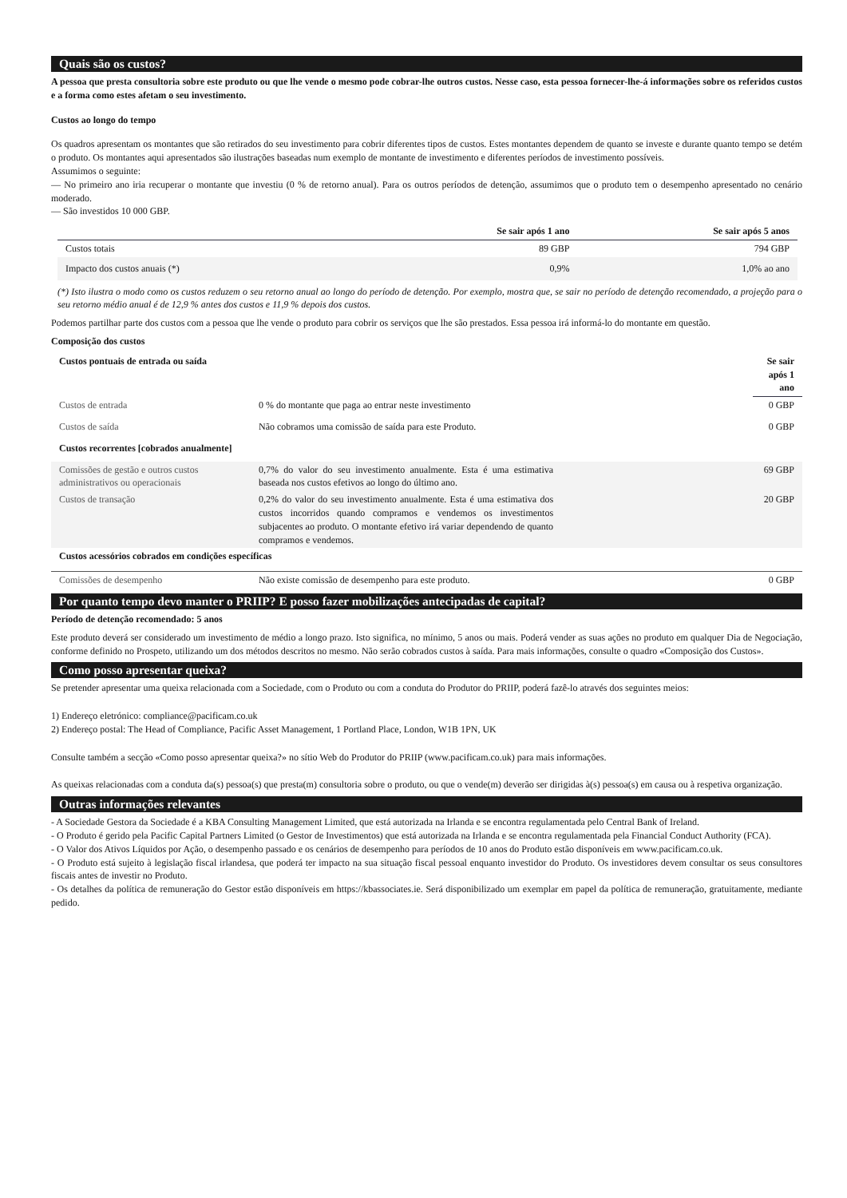Quais são os custos?
A pessoa que presta consultoria sobre este produto ou que lhe vende o mesmo pode cobrar-lhe outros custos. Nesse caso, esta pessoa fornecer-lhe-á informações sobre os referidos custos e a forma como estes afetam o seu investimento.
Custos ao longo do tempo
Os quadros apresentam os montantes que são retirados do seu investimento para cobrir diferentes tipos de custos. Estes montantes dependem de quanto se investe e durante quanto tempo se detém o produto. Os montantes aqui apresentados são ilustrações baseadas num exemplo de montante de investimento e diferentes períodos de investimento possíveis.
Assumimos o seguinte:
— No primeiro ano iria recuperar o montante que investiu (0 % de retorno anual). Para os outros períodos de detenção, assumimos que o produto tem o desempenho apresentado no cenário moderado.
— São investidos 10 000 GBP.
| | Se sair após 1 ano | Se sair após 5 anos |
| --- | --- | --- |
| Custos totais | 89 GBP | 794 GBP |
| Impacto dos custos anuais (*) | 0,9% | 1,0% ao ano |
(*) Isto ilustra o modo como os custos reduzem o seu retorno anual ao longo do período de detenção. Por exemplo, mostra que, se sair no período de detenção recomendado, a projeção para o seu retorno médio anual é de 12,9 % antes dos custos e 11,9 % depois dos custos.
Podemos partilhar parte dos custos com a pessoa que lhe vende o produto para cobrir os serviços que lhe são prestados. Essa pessoa irá informá-lo do montante em questão.
Composição dos custos
| Custos pontuais de entrada ou saída | | Se sair após 1 ano |
| --- | --- | --- |
| Custos de entrada | 0 % do montante que paga ao entrar neste investimento | 0 GBP |
| Custos de saída | Não cobramos uma comissão de saída para este Produto. | 0 GBP |
| Custos recorrentes [cobrados anualmente] | | |
| Comissões de gestão e outros custos administrativos ou operacionais | 0,7% do valor do seu investimento anualmente. Esta é uma estimativa baseada nos custos efetivos ao longo do último ano. | 69 GBP |
| Custos de transação | 0,2% do valor do seu investimento anualmente. Esta é uma estimativa dos custos incorridos quando compramos e vendemos os investimentos subjacentes ao produto. O montante efetivo irá variar dependendo de quanto compramos e vendemos. | 20 GBP |
| Custos acessórios cobrados em condições específicas | | |
| Comissões de desempenho | Não existe comissão de desempenho para este produto. | 0 GBP |
Por quanto tempo devo manter o PRIIP? E posso fazer mobilizações antecipadas de capital?
Período de detenção recomendado: 5 anos
Este produto deverá ser considerado um investimento de médio a longo prazo. Isto significa, no mínimo, 5 anos ou mais. Poderá vender as suas ações no produto em qualquer Dia de Negociação, conforme definido no Prospeto, utilizando um dos métodos descritos no mesmo. Não serão cobrados custos à saída. Para mais informações, consulte o quadro «Composição dos Custos».
Como posso apresentar queixa?
Se pretender apresentar uma queixa relacionada com a Sociedade, com o Produto ou com a conduta do Produtor do PRIIP, poderá fazê-lo através dos seguintes meios:
1) Endereço eletrónico: compliance@pacificam.co.uk
2) Endereço postal: The Head of Compliance, Pacific Asset Management, 1 Portland Place, London, W1B 1PN, UK
Consulte também a secção «Como posso apresentar queixa?» no sítio Web do Produtor do PRIIP (www.pacificam.co.uk) para mais informações.
As queixas relacionadas com a conduta da(s) pessoa(s) que presta(m) consultoria sobre o produto, ou que o vende(m) deverão ser dirigidas à(s) pessoa(s) em causa ou à respetiva organização.
Outras informações relevantes
- A Sociedade Gestora da Sociedade é a KBA Consulting Management Limited, que está autorizada na Irlanda e se encontra regulamentada pelo Central Bank of Ireland.
- O Produto é gerido pela Pacific Capital Partners Limited (o Gestor de Investimentos) que está autorizada na Irlanda e se encontra regulamentada pela Financial Conduct Authority (FCA).
- O Valor dos Ativos Líquidos por Ação, o desempenho passado e os cenários de desempenho para períodos de 10 anos do Produto estão disponíveis em www.pacificam.co.uk.
- O Produto está sujeito à legislação fiscal irlandesa, que poderá ter impacto na sua situação fiscal pessoal enquanto investidor do Produto. Os investidores devem consultar os seus consultores fiscais antes de investir no Produto.
- Os detalhes da política de remuneração do Gestor estão disponíveis em https://kbassociates.ie. Será disponibilizado um exemplar em papel da política de remuneração, gratuitamente, mediante pedido.